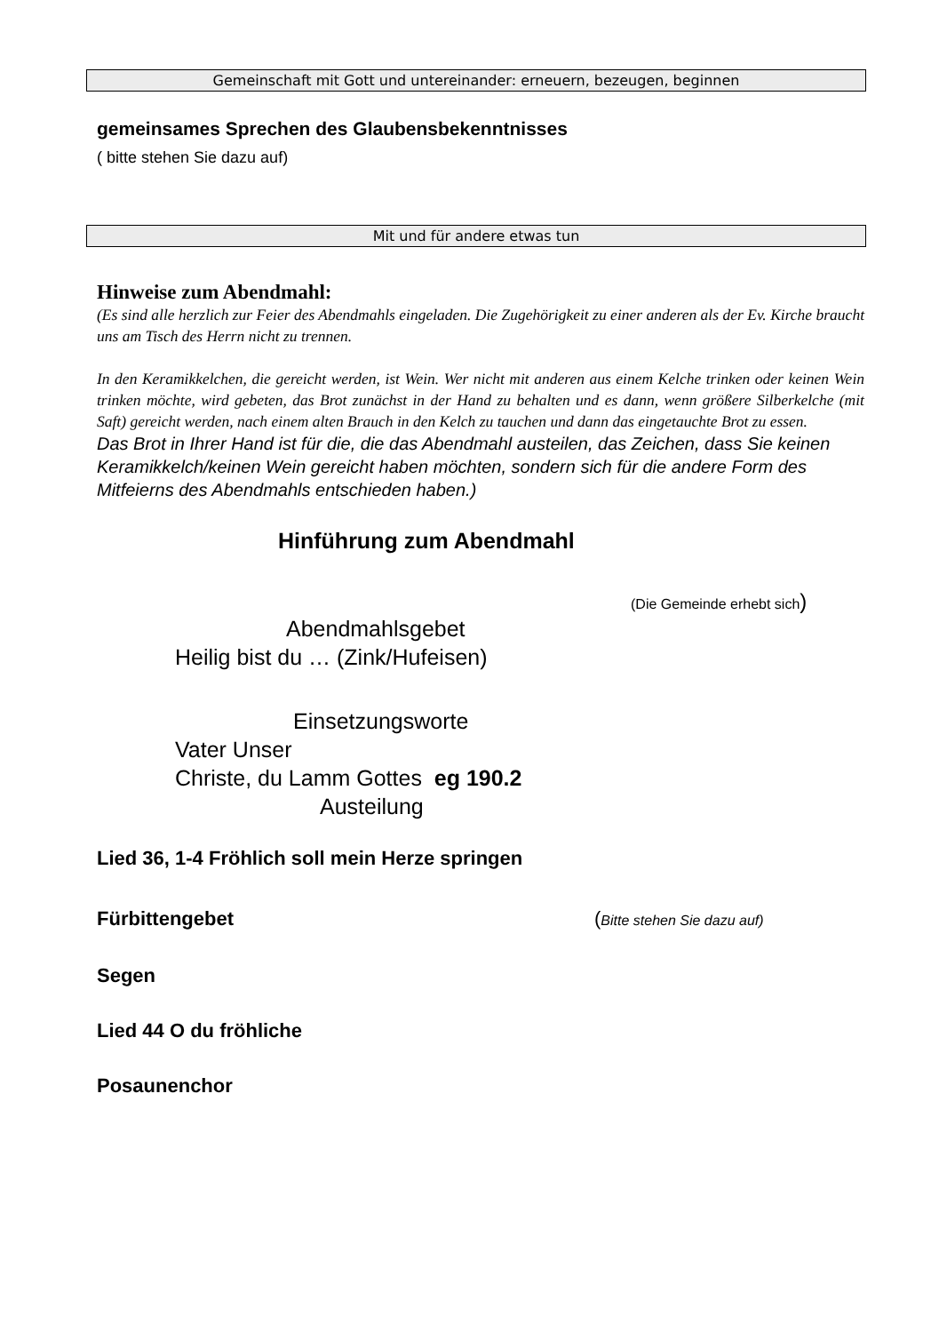Gemeinschaft mit Gott und untereinander: erneuern, bezeugen, beginnen
gemeinsames Sprechen des Glaubensbekenntnisses
( bitte stehen Sie dazu auf)
Mit und für andere etwas tun
Hinweise zum Abendmahl:
(Es sind alle herzlich zur Feier des Abendmahls eingeladen. Die Zugehörigkeit zu einer anderen als der Ev. Kirche braucht uns am Tisch des Herrn nicht zu trennen.
In den Keramikkelchen, die gereicht werden, ist Wein. Wer nicht mit anderen aus einem Kelche trinken oder keinen Wein trinken möchte, wird gebeten, das Brot zunächst in der Hand zu behalten und es dann, wenn größere Silberkelche (mit Saft) gereicht werden, nach einem alten Brauch in den Kelch zu tauchen und dann das eingetauchte Brot zu essen.
Das Brot in Ihrer Hand ist für die, die das Abendmahl austeilen, das Zeichen, dass Sie keinen Keramikkelch/keinen Wein gereicht haben möchten, sondern sich für die andere Form des Mitfeierns des Abendmahls entschieden haben.)
Hinführung zum Abendmahl
(Die Gemeinde erhebt sich)
Abendmahlsgebet
Heilig bist du … (Zink/Hufeisen)
Einsetzungsworte
Vater Unser
Christe, du Lamm Gottes eg 190.2
Austeilung
Lied 36, 1-4 Fröhlich soll mein Herze springen
Fürbittengebet (Bitte stehen Sie dazu auf)
Segen
Lied 44 O du fröhliche
Posaunenchor